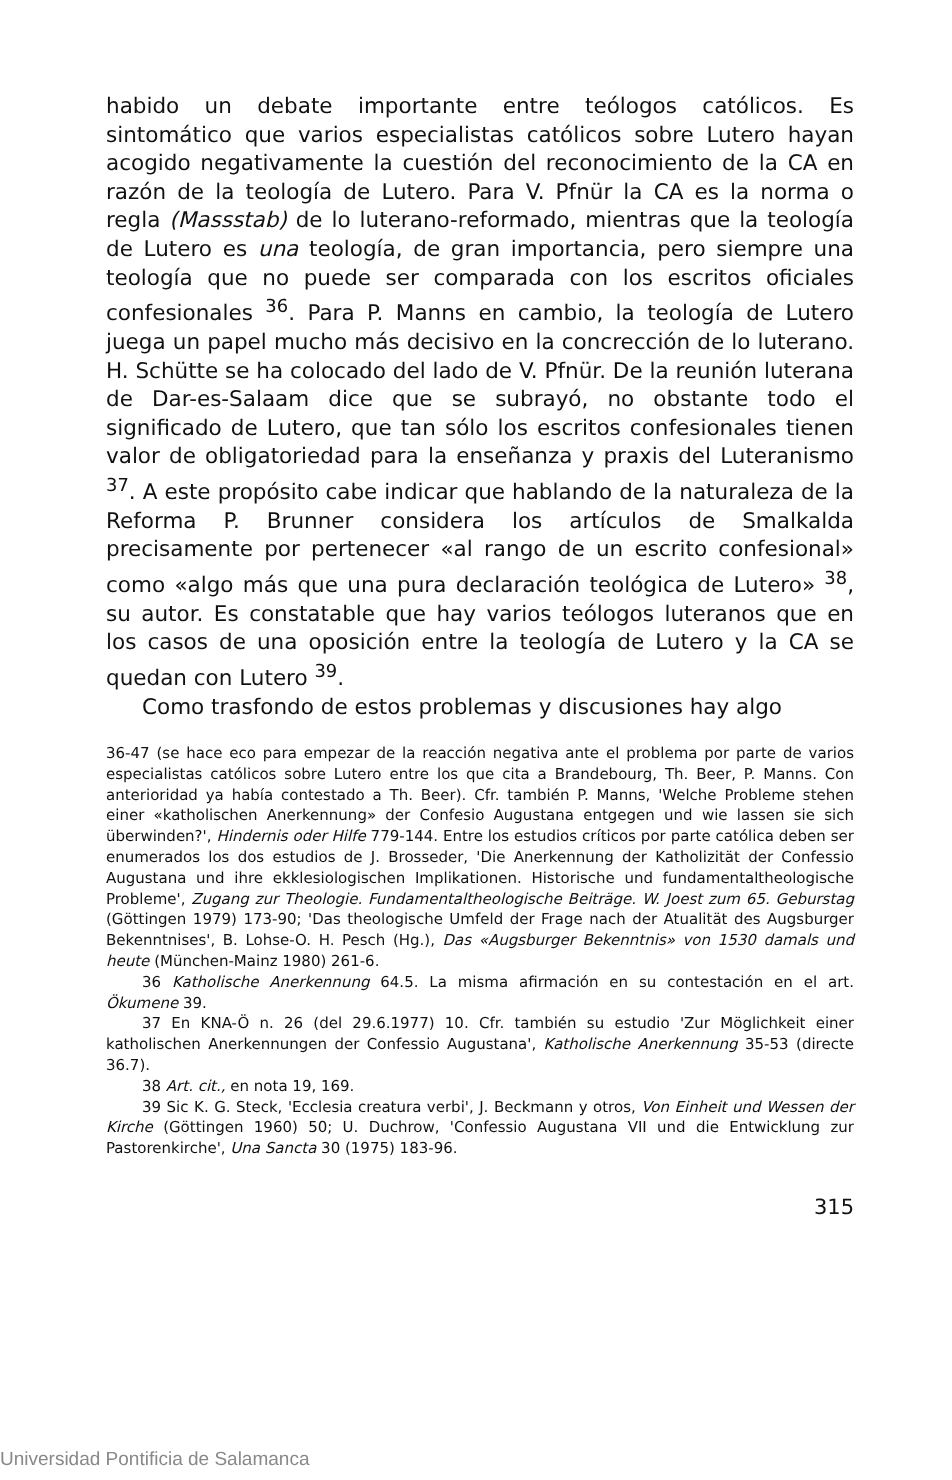habido un debate importante entre teólogos católicos. Es sintomático que varios especialistas católicos sobre Lutero hayan acogido negativamente la cuestión del reconocimiento de la CA en razón de la teología de Lutero. Para V. Pfnür la CA es la norma o regla (Massstab) de lo luterano-reformado, mientras que la teología de Lutero es una teología, de gran importancia, pero siempre una teología que no puede ser comparada con los escritos oficiales confesionales <sup>36</sup>. Para P. Manns en cambio, la teología de Lutero juega un papel mucho más decisivo en la concrección de lo luterano. H. Schütte se ha colocado del lado de V. Pfnür. De la reunión luterana de Dar-es-Salaam dice que se subrayó, no obstante todo el significado de Lutero, que tan sólo los escritos confesionales tienen valor de obligatoriedad para la enseñanza y praxis del Luteranismo <sup>37</sup>. A este propósito cabe indicar que hablando de la naturaleza de la Reforma P. Brunner considera los artículos de Smalkalda precisamente por pertenecer «al rango de un escrito confesional» como «algo más que una pura declaración teológica de Lutero» <sup>38</sup>, su autor. Es constatable que hay varios teólogos luteranos que en los casos de una oposición entre la teología de Lutero y la CA se quedan con Lutero <sup>39</sup>.
Como trasfondo de estos problemas y discusiones hay algo
36-47 (se hace eco para empezar de la reacción negativa ante el problema por parte de varios especialistas católicos sobre Lutero entre los que cita a Brandebourg, Th. Beer, P. Manns. Con anterioridad ya había contestado a Th. Beer). Cfr. también P. Manns, 'Welche Probleme stehen einer «katholischen Anerkennung» der Confesio Augustana entgegen und wie lassen sie sich überwinden?', Hindernis oder Hilfe 779-144. Entre los estudios críticos por parte católica deben ser enumerados los dos estudios de J. Brosseder, 'Die Anerkennung der Katholizität der Confessio Augustana und ihre ekklesiologischen Implikationen. Historische und fundamentaltheologische Probleme', Zugang zur Theologie. Fundamentaltheologische Beiträge. W. Joest zum 65. Geburstag (Göttingen 1979) 173-90; 'Das theologische Umfeld der Frage nach der Atualität des Augsburger Bekenntnises', B. Lohse-O. H. Pesch (Hg.), Das «Augsburger Bekenntnis» von 1530 damals und heute (München-Mainz 1980) 261-6.
36 Katholische Anerkennung 64.5. La misma afirmación en su contestación en el art. Ökumene 39.
37 En KNA-Ö n. 26 (del 29.6.1977) 10. Cfr. también su estudio 'Zur Möglichkeit einer katholischen Anerkennungen der Confessio Augustana', Katholische Anerkennung 35-53 (directe 36.7).
38 Art. cit., en nota 19, 169.
39 Sic K. G. Steck, 'Ecclesia creatura verbi', J. Beckmann y otros, Von Einheit und Wessen der Kirche (Göttingen 1960) 50; U. Duchrow, 'Confessio Augustana VII und die Entwicklung zur Pastorenkirche', Una Sancta 30 (1975) 183-96.
315
Universidad Pontificia de Salamanca